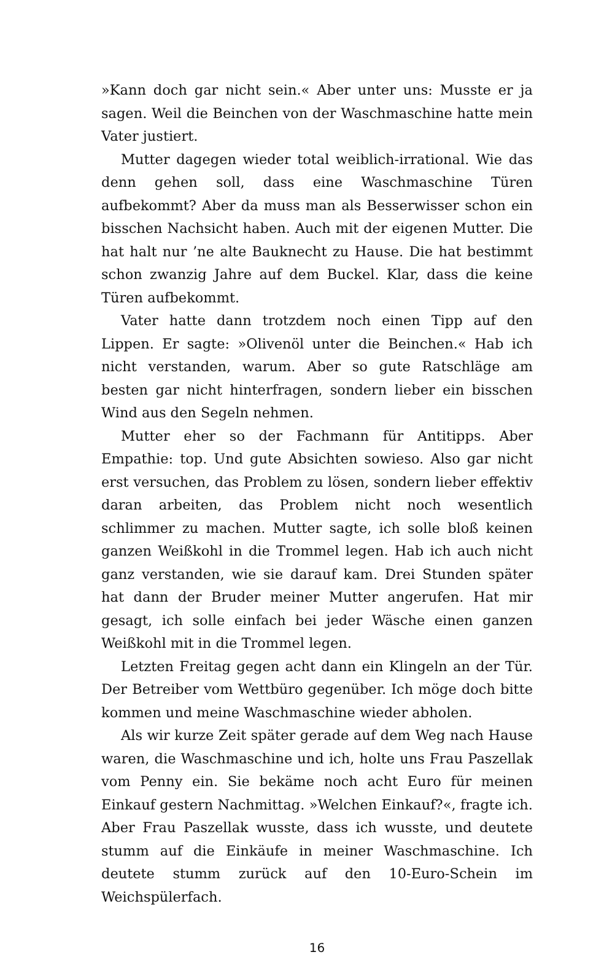»Kann doch gar nicht sein.« Aber unter uns: Musste er ja sagen. Weil die Beinchen von der Waschmaschine hatte mein Vater justiert.
Mutter dagegen wieder total weiblich-irrational. Wie das denn gehen soll, dass eine Waschmaschine Türen aufbekommt? Aber da muss man als Besserwisser schon ein bisschen Nachsicht haben. Auch mit der eigenen Mutter. Die hat halt nur ’ne alte Bauknecht zu Hause. Die hat bestimmt schon zwanzig Jahre auf dem Buckel. Klar, dass die keine Türen aufbekommt.
Vater hatte dann trotzdem noch einen Tipp auf den Lippen. Er sagte: »Olivenöl unter die Beinchen.« Hab ich nicht verstanden, warum. Aber so gute Ratschläge am besten gar nicht hinterfragen, sondern lieber ein bisschen Wind aus den Segeln nehmen.
Mutter eher so der Fachmann für Antitipps. Aber Empathie: top. Und gute Absichten sowieso. Also gar nicht erst versuchen, das Problem zu lösen, sondern lieber effektiv daran arbeiten, das Problem nicht noch wesentlich schlimmer zu machen. Mutter sagte, ich solle bloß keinen ganzen Weißkohl in die Trommel legen. Hab ich auch nicht ganz verstanden, wie sie darauf kam. Drei Stunden später hat dann der Bruder meiner Mutter angerufen. Hat mir gesagt, ich solle einfach bei jeder Wäsche einen ganzen Weißkohl mit in die Trommel legen.
Letzten Freitag gegen acht dann ein Klingeln an der Tür. Der Betreiber vom Wettbüro gegenüber. Ich möge doch bitte kommen und meine Waschmaschine wieder abholen.
Als wir kurze Zeit später gerade auf dem Weg nach Hause waren, die Waschmaschine und ich, holte uns Frau Paszellak vom Penny ein. Sie bekäme noch acht Euro für meinen Einkauf gestern Nachmittag. »Welchen Einkauf?«, fragte ich. Aber Frau Paszellak wusste, dass ich wusste, und deutete stumm auf die Einkäufe in meiner Waschmaschine. Ich deutete stumm zurück auf den 10-Euro-Schein im Weichspülerfach.
16